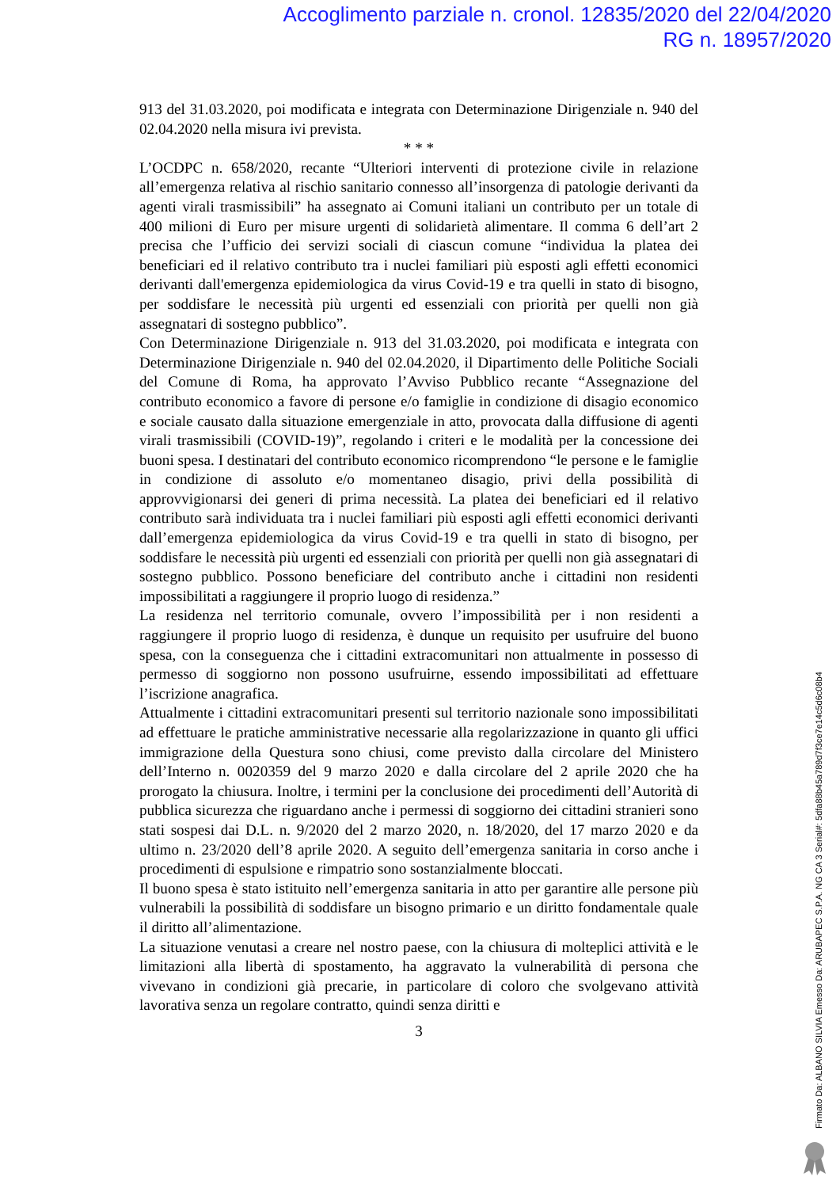Accoglimento parziale n. cronol. 12835/2020 del 22/04/2020
RG n. 18957/2020
913 del 31.03.2020, poi modificata e integrata con Determinazione Dirigenziale n. 940 del 02.04.2020 nella misura ivi prevista.
* * *
L’OCDPC n. 658/2020, recante “Ulteriori interventi di protezione civile in relazione all’emergenza relativa al rischio sanitario connesso all’insorgenza di patologie derivanti da agenti virali trasmissibili” ha assegnato ai Comuni italiani un contributo per un totale di 400 milioni di Euro per misure urgenti di solidarietà alimentare. Il comma 6 dell’art 2 precisa che l’ufficio dei servizi sociali di ciascun comune “individua la platea dei beneficiari ed il relativo contributo tra i nuclei familiari più esposti agli effetti economici derivanti dall'emergenza epidemiologica da virus Covid-19 e tra quelli in stato di bisogno, per soddisfare le necessità più urgenti ed essenziali con priorità per quelli non già assegnatari di sostegno pubblico”.
Con Determinazione Dirigenziale n. 913 del 31.03.2020, poi modificata e integrata con Determinazione Dirigenziale n. 940 del 02.04.2020, il Dipartimento delle Politiche Sociali del Comune di Roma, ha approvato l’Avviso Pubblico recante “Assegnazione del contributo economico a favore di persone e/o famiglie in condizione di disagio economico e sociale causato dalla situazione emergenziale in atto, provocata dalla diffusione di agenti virali trasmissibili (COVID-19)”, regolando i criteri e le modalità per la concessione dei buoni spesa. I destinatari del contributo economico ricomprendono “le persone e le famiglie in condizione di assoluto e/o momentaneo disagio, privi della possibilità di approvvigionarsi dei generi di prima necessità. La platea dei beneficiari ed il relativo contributo sarà individuata tra i nuclei familiari più esposti agli effetti economici derivanti dall’emergenza epidemiologica da virus Covid-19 e tra quelli in stato di bisogno, per soddisfare le necessità più urgenti ed essenziali con priorità per quelli non già assegnatari di sostegno pubblico. Possono beneficiare del contributo anche i cittadini non residenti impossibilitati a raggiungere il proprio luogo di residenza.”
La residenza nel territorio comunale, ovvero l’impossibilità per i non residenti a raggiungere il proprio luogo di residenza, è dunque un requisito per usufruire del buono spesa, con la conseguenza che i cittadini extracomunitari non attualmente in possesso di permesso di soggiorno non possono usufruirne, essendo impossibilitati ad effettuare l’iscrizione anagrafica.
Attualmente i cittadini extracomunitari presenti sul territorio nazionale sono impossibilitati ad effettuare le pratiche amministrative necessarie alla regolarizzazione in quanto gli uffici immigrazione della Questura sono chiusi, come previsto dalla circolare del Ministero dell’Interno n. 0020359 del 9 marzo 2020 e dalla circolare del 2 aprile 2020 che ha prorogato la chiusura. Inoltre, i termini per la conclusione dei procedimenti dell’Autorità di pubblica sicurezza che riguardano anche i permessi di soggiorno dei cittadini stranieri sono stati sospesi dai D.L. n. 9/2020 del 2 marzo 2020, n. 18/2020, del 17 marzo 2020 e da ultimo n. 23/2020 dell’8 aprile 2020. A seguito dell’emergenza sanitaria in corso anche i procedimenti di espulsione e rimpatrio sono sostanzialmente bloccati.
Il buono spesa è stato istituito nell’emergenza sanitaria in atto per garantire alle persone più vulnerabili la possibilità di soddisfare un bisogno primario e un diritto fondamentale quale il diritto all’alimentazione.
La situazione venutasi a creare nel nostro paese, con la chiusura di molteplici attività e le limitazioni alla libertà di spostamento, ha aggravato la vulnerabilità di persona che vivevano in condizioni già precarie, in particolare di coloro che svolgevano attività lavorativa senza un regolare contratto, quindi senza diritti e
3
Firmato Da: ALBANO SILVIA Emesso Da: ARUBAPEC S.P.A. NG CA 3 Serial#: 5dfa88b45a789d7f3ce7e14c5d6c08b4